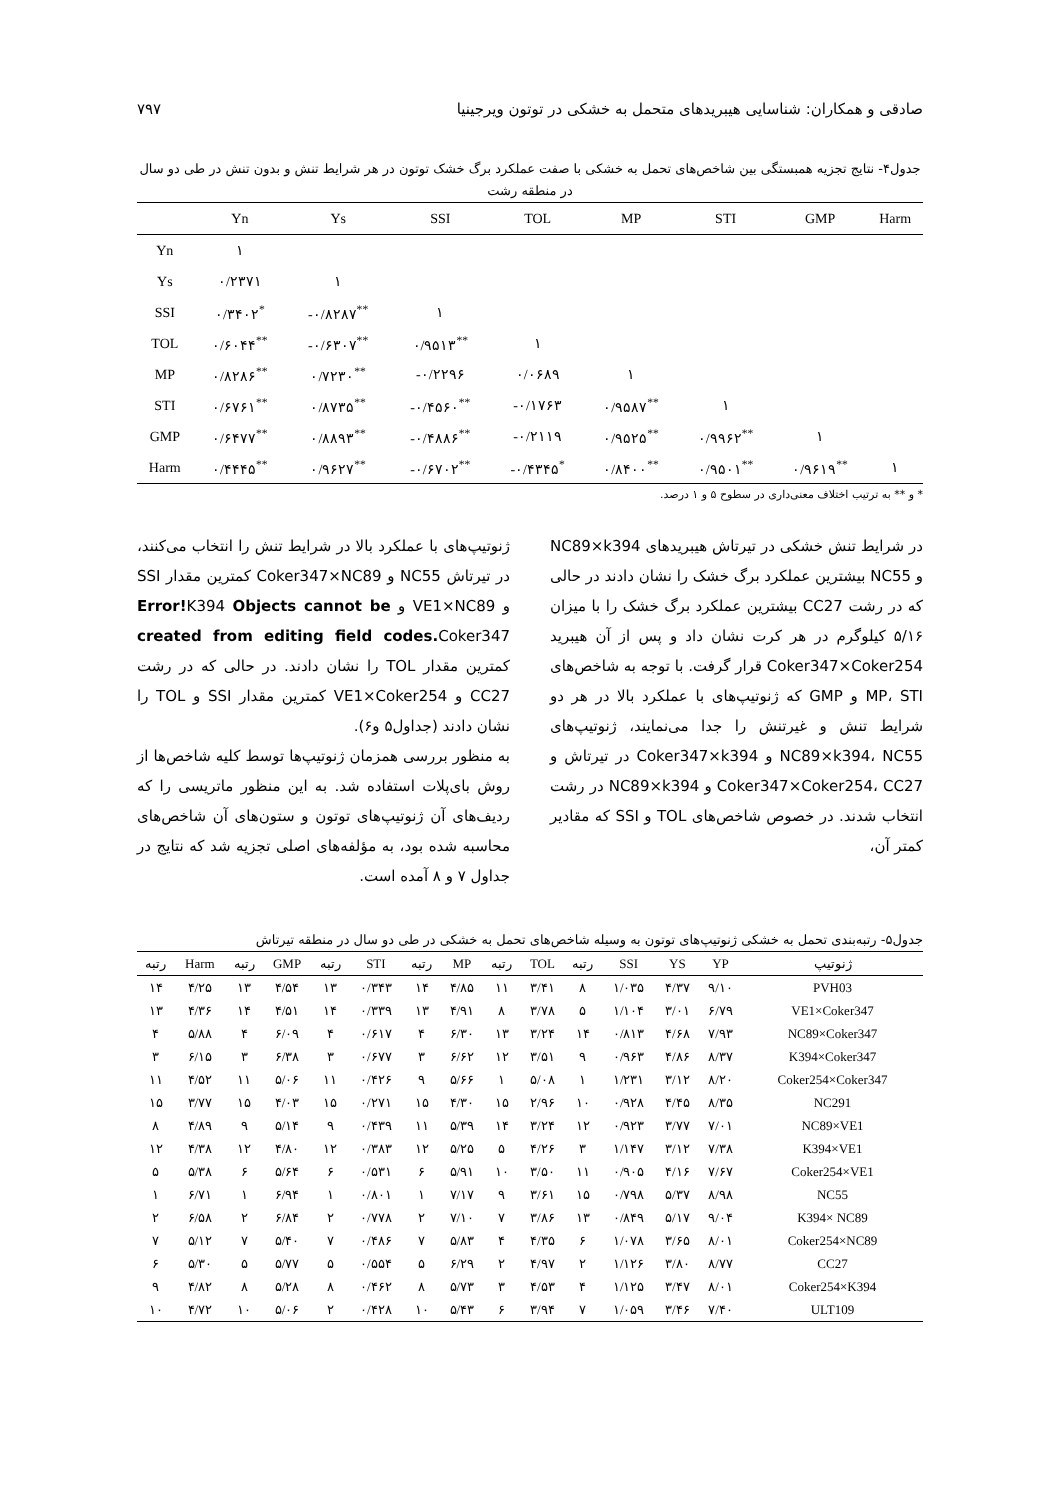صادقی و همکاران: شناسایی هیبریدهای متحمل به خشکی در توتون ویرجینیا ۷۹۷
جدول۴- نتایج تجزیه همبستگی بین شاخص‌های تحمل به خشکی با صفت عملکرد برگ خشک توتون در هر شرایط تنش و بدون تنش در طی دو سال در منطقه رشت
| | Yn | Ys | SSI | TOL | MP | STI | GMP | Harm |
| --- | --- | --- | --- | --- | --- | --- | --- | --- |
| Yn | ۱ | | | | | | | |
| Ys | ۰/۲۳۷۱ | ۱ | | | | | | |
| SSI | ۰/۳۴۰۲<sup>*</sup> | -۰/۸۲۸۷<sup>**</sup> | ۱ | | | | | |
| TOL | ۰/۶۰۴۴<sup>**</sup> | -۰/۶۳۰۷<sup>**</sup> | ۰/۹۵۱۳<sup>**</sup> | ۱ | | | | |
| MP | ۰/۸۲۸۶<sup>**</sup> | ۰/۷۲۳۰<sup>**</sup> | -۰/۲۲۹۶ | ۰/۰۶۸۹ | ۱ | | | |
| STI | ۰/۶۷۶۱<sup>**</sup> | ۰/۸۷۳۵<sup>**</sup> | -۰/۴۵۶۰<sup>**</sup> | -۰/۱۷۶۳ | ۰/۹۵۸۷<sup>**</sup> | ۱ | | |
| GMP | ۰/۶۴۷۷<sup>**</sup> | ۰/۸۸۹۳<sup>**</sup> | -۰/۴۸۸۶<sup>**</sup> | -۰/۲۱۱۹ | ۰/۹۵۲۵<sup>**</sup> | ۰/۹۹۶۲<sup>**</sup> | ۱ | |
| Harm | ۰/۴۴۴۵<sup>**</sup> | ۰/۹۶۲۷<sup>**</sup> | -۰/۶۷۰۲<sup>**</sup> | -۰/۴۳۴۵<sup>*</sup> | ۰/۸۴۰۰<sup>**</sup> | ۰/۹۵۰۱<sup>**</sup> | ۰/۹۶۱۹<sup>**</sup> | ۱ |
* و ** به ترتیب اختلاف معنی‌داری در سطوح ۵ و ۱ درصد.
در شرایط تنش خشکی در تیرتاش هیبریدهای NC89×k394 و NC55 بیشترین عملکرد برگ خشک را نشان دادند در حالی که در رشت CC27 بیشترین عملکرد برگ خشک را با میزان ۵/۱۶ کیلوگرم در هر کرت نشان داد و پس از آن هیبرید Coker347×Coker254 قرار گرفت. با توجه به شاخص‌های MP، STI و GMP که ژنوتیپ‌های با عملکرد بالا در هر دو شرایط تنش و غیرتنش را جدا می‌نمایند، ژنوتیپ‌های NC89×k394، NC55 و Coker347×k394 در تیرتاش و Coker347×Coker254، CC27 و NC89×k394 در رشت انتخاب شدند. در خصوص شاخص‌های TOL و SSI که مقادیر کمتر آن،
ژنوتیپ‌های با عملکرد بالا در شرایط تنش را انتخاب می‌کنند، در تیرتاش NC55 و Coker347×NC89 کمترین مقدار SSI و VE1×NC89 و Error!K394 Objects cannot be created from editing field codes. Coker347 کمترین مقدار TOL را نشان دادند. در حالی که در رشت CC27 و VE1×Coker254 کمترین مقدار SSI و TOL را نشان دادند (جداول۵ و۶).
به منظور بررسی همزمان ژنوتیپ‌ها توسط کلیه شاخص‌ها از روش بای‌پلات استفاده شد. به این منظور ماتریسی را که ردیف‌های آن ژنوتیپ‌های توتون و ستون‌های آن شاخص‌های محاسبه شده بود، به مؤلفه‌های اصلی تجزیه شد که نتایج در جداول ۷ و ۸ آمده است.
جدول۵- رتبه‌بندی تحمل به خشکی ژنوتیپ‌های توتون به وسیله شاخص‌های تحمل به خشکی در طی دو سال در منطقه تیرتاش
| ژنوتیپ | YP | YS | SSI | رتبه | TOL | رتبه | MP | رتبه | STI | رتبه | GMP | رتبه | Harm | رتبه |
| --- | --- | --- | --- | --- | --- | --- | --- | --- | --- | --- | --- | --- | --- | --- |
| PVH03 | ۹/۱۰ | ۴/۳۷ | ۱/۰۳۵ | ۸ | ۳/۴۱ | ۱۱ | ۴/۸۵ | ۱۴ | ۰/۳۴۳ | ۱۳ | ۴/۵۴ | ۱۳ | ۴/۲۵ | ۱۴ |
| VE1×Coker347 | ۶/۷۹ | ۳/۰۱ | ۱/۱۰۴ | ۵ | ۳/۷۸ | ۸ | ۴/۹۱ | ۱۳ | ۰/۳۳۹ | ۱۴ | ۴/۵۱ | ۱۴ | ۴/۳۶ | ۱۳ |
| NC89×Coker347 | ۷/۹۳ | ۴/۶۸ | ۰/۸۱۳ | ۱۴ | ۳/۲۴ | ۱۳ | ۶/۳۰ | ۴ | ۰/۶۱۷ | ۴ | ۶/۰۹ | ۴ | ۵/۸۸ | ۴ |
| K394×Coker347 | ۸/۳۷ | ۴/۸۶ | ۰/۹۶۳ | ۹ | ۳/۵۱ | ۱۲ | ۶/۶۲ | ۳ | ۰/۶۷۷ | ۳ | ۶/۳۸ | ۳ | ۶/۱۵ | ۳ |
| Coker254×Coker347 | ۸/۲۰ | ۳/۱۲ | ۱/۲۳۱ | ۱ | ۵/۰۸ | ۱ | ۵/۶۶ | ۹ | ۰/۴۲۶ | ۱۱ | ۵/۰۶ | ۱۱ | ۴/۵۲ | ۱۱ |
| NC291 | ۸/۳۵ | ۴/۴۵ | ۰/۹۲۸ | ۱۰ | ۲/۹۶ | ۱۵ | ۴/۳۰ | ۱۵ | ۰/۲۷۱ | ۱۵ | ۴/۰۳ | ۱۵ | ۳/۷۷ | ۱۵ |
| NC89×VE1 | ۷/۰۱ | ۳/۷۷ | ۰/۹۲۳ | ۱۲ | ۳/۲۴ | ۱۴ | ۵/۳۹ | ۱۱ | ۰/۴۳۹ | ۹ | ۵/۱۴ | ۹ | ۴/۸۹ | ۸ |
| K394×VE1 | ۷/۳۸ | ۳/۱۲ | ۱/۱۴۷ | ۳ | ۴/۲۶ | ۵ | ۵/۲۵ | ۱۲ | ۰/۳۸۳ | ۱۲ | ۴/۸۰ | ۱۲ | ۴/۳۸ | ۱۲ |
| Coker254×VE1 | ۷/۶۷ | ۴/۱۶ | ۰/۹۰۵ | ۱۱ | ۳/۵۰ | ۱۰ | ۵/۹۱ | ۶ | ۰/۵۳۱ | ۶ | ۵/۶۴ | ۶ | ۵/۳۸ | ۵ |
| NC55 | ۸/۹۸ | ۵/۳۷ | ۰/۷۹۸ | ۱۵ | ۳/۶۱ | ۹ | ۷/۱۷ | ۱ | ۰/۸۰۱ | ۱ | ۶/۹۴ | ۱ | ۶/۷۱ | ۱ |
| K394× NC89 | ۹/۰۴ | ۵/۱۷ | ۰/۸۴۹ | ۱۳ | ۳/۸۶ | ۷ | ۷/۱۰ | ۲ | ۰/۷۷۸ | ۲ | ۶/۸۴ | ۲ | ۶/۵۸ | ۲ |
| Coker254×NC89 | ۸/۰۱ | ۳/۶۵ | ۱/۰۷۸ | ۶ | ۴/۳۵ | ۴ | ۵/۸۳ | ۷ | ۰/۴۸۶ | ۷ | ۵/۴۰ | ۷ | ۵/۱۲ | ۷ |
| CC27 | ۸/۷۷ | ۳/۸۰ | ۱/۱۲۶ | ۲ | ۴/۹۷ | ۲ | ۶/۲۹ | ۵ | ۰/۵۵۴ | ۵ | ۵/۷۷ | ۵ | ۵/۳۰ | ۶ |
| Coker254×K394 | ۸/۰۱ | ۳/۴۷ | ۱/۱۲۵ | ۴ | ۴/۵۳ | ۳ | ۵/۷۳ | ۸ | ۰/۴۶۲ | ۸ | ۵/۲۸ | ۸ | ۴/۸۲ | ۹ |
| ULT109 | ۷/۴۰ | ۳/۴۶ | ۱/۰۵۹ | ۷ | ۳/۹۴ | ۶ | ۵/۴۳ | ۱۰ | ۰/۴۲۸ | ۲ | ۵/۰۶ | ۱۰ | ۴/۷۲ | ۱۰ |